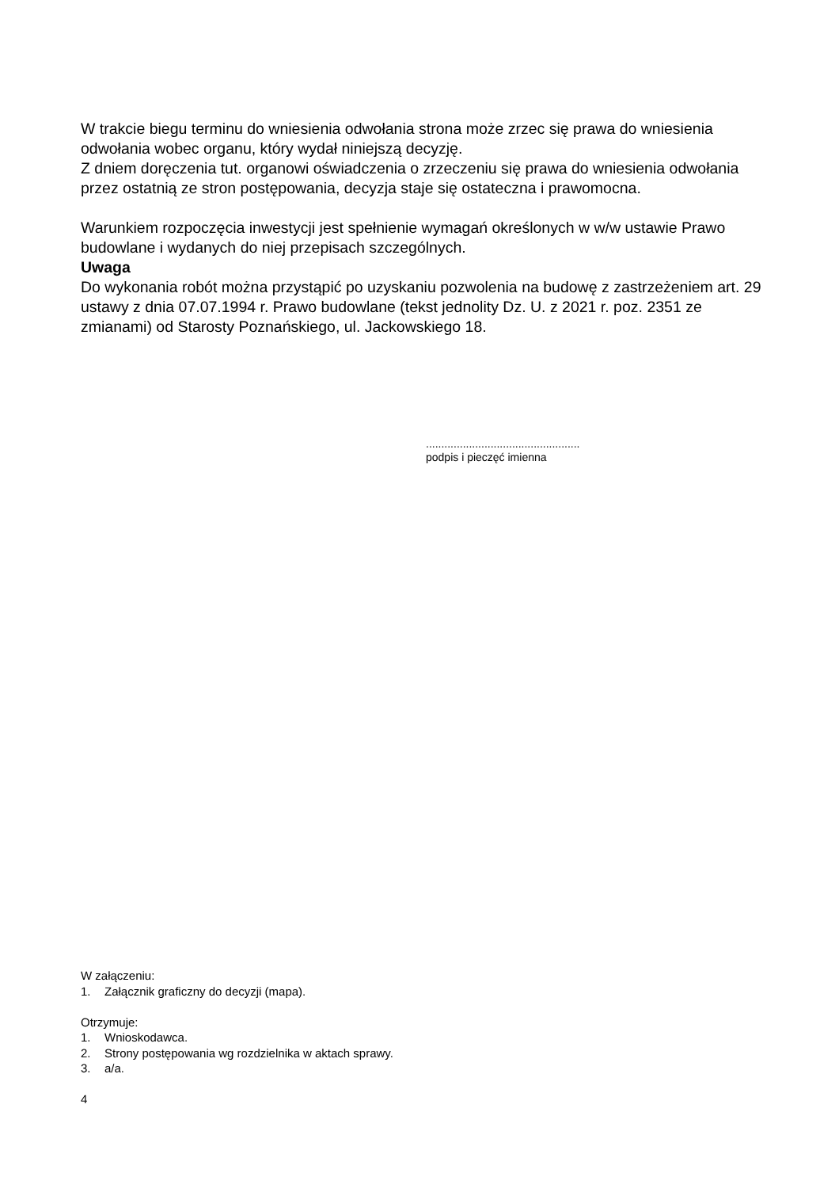W trakcie biegu terminu do wniesienia odwołania strona może zrzec się prawa do wniesienia odwołania wobec organu, który wydał niniejszą decyzję.
Z dniem doręczenia tut. organowi oświadczenia o zrzeczeniu się prawa do wniesienia odwołania przez ostatnią ze stron postępowania, decyzja staje się ostateczna i prawomocna.
Warunkiem rozpoczęcia inwestycji jest spełnienie wymagań określonych w w/w ustawie Prawo budowlane i wydanych do niej przepisach szczególnych.
Uwaga
Do wykonania robót można przystąpić po uzyskaniu pozwolenia na budowę z zastrzeżeniem art. 29 ustawy z dnia 07.07.1994 r. Prawo budowlane (tekst jednolity Dz. U. z 2021 r. poz. 2351 ze zmianami) od Starosty Poznańskiego, ul. Jackowskiego 18.
..................................................
podpis i pieczęć imienna
W załączeniu:
1. Załącznik graficzny do decyzji (mapa).
Otrzymuje:
1. Wnioskodawca.
2. Strony postępowania wg rozdzielnika w aktach sprawy.
3. a/a.
4